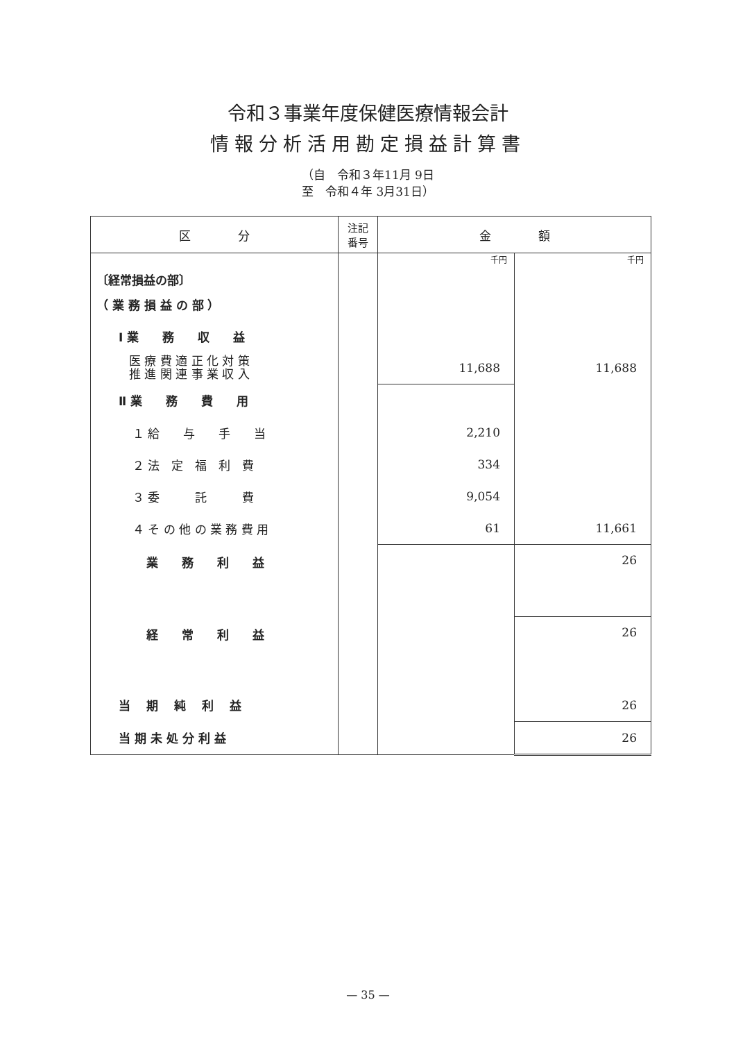令和３事業年度保健医療情報会計
情報分析活用勘定損益計算書
（自　令和３年11月 9日
至　令和４年 3月31日）
| 区 分 | 注記 番号 | 金 額 | |
| --- | --- | --- | --- |
| 〔経常損益の部〕 | | 千円 | 千円 |
| （ 業 務 損 益 の 部 ） | | | |
| Ⅰ 業 務 収 益 | | | |
| 医 療 費 適 正 化 対 策 推 進 関 連 事 業 収 入 | | 11,688 | 11,688 |
| Ⅱ 業 務 費 用 | | | |
| １ 給 与 手 当 | | 2,210 | |
| ２ 法 定 福 利 費 | | 334 | |
| ３ 委 託 費 | | 9,054 | |
| ４ そ の 他 の 業 務 費 用 | | 61 | 11,661 |
| 業 務 利 益 | | | 26 |
| 経 常 利 益 | | | 26 |
| 当 期 純 利 益 | | | 26 |
| 当 期 未 処 分 利 益 | | | 26 |
— 35 —